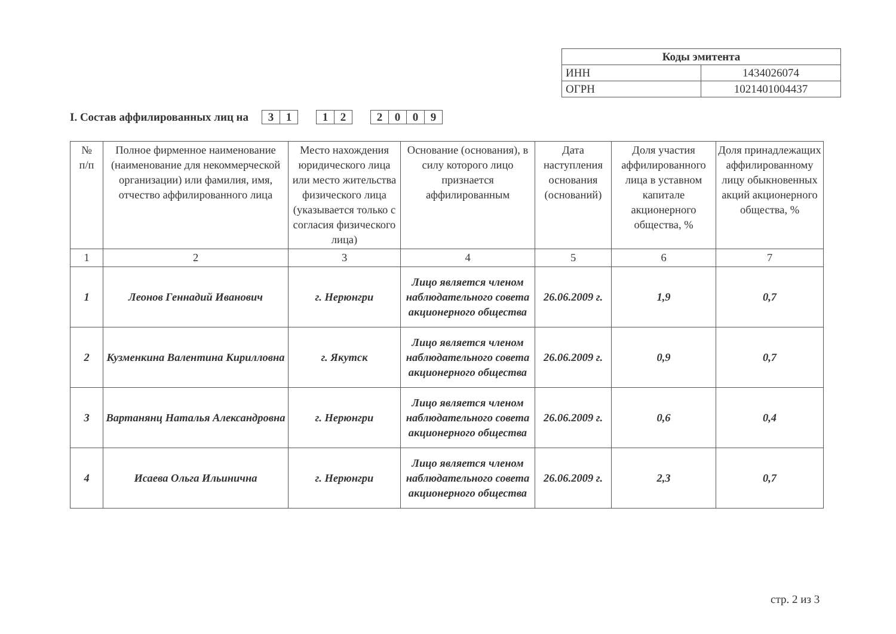| Коды эмитента | |
| --- | --- |
| ИНН | 1434026074 |
| ОГРН | 1021401004437 |
I. Состав аффилированных лиц на 31 12 2009
| № п/п | Полное фирменное наименование (наименование для некоммерческой организации) или фамилия, имя, отчество аффилированного лица | Место нахождения юридического лица или место жительства физического лица (указывается только с согласия физического лица) | Основание (основания), в силу которого лицо признается аффилированным | Дата наступления основания (оснований) | Доля участия аффилированного лица в уставном капитале акционерного общества, % | Доля принадлежащих аффилированному лицу обыкновенных акций акционерного общества, % |
| --- | --- | --- | --- | --- | --- | --- |
| 1 | 2 | 3 | 4 | 5 | 6 | 7 |
| 1 | Леонов Геннадий Иванович | г. Нерюнгри | Лицо является членом наблюдательного совета акционерного общества | 26.06.2009 г. | 1,9 | 0,7 |
| 2 | Кузменкина Валентина Кирилловна | г. Якутск | Лицо является членом наблюдательного совета акционерного общества | 26.06.2009 г. | 0,9 | 0,7 |
| 3 | Вартанянц Наталья Александровна | г. Нерюнгри | Лицо является членом наблюдательного совета акционерного общества | 26.06.2009 г. | 0,6 | 0,4 |
| 4 | Исаева Ольга Ильинична | г. Нерюнгри | Лицо является членом наблюдательного совета акционерного общества | 26.06.2009 г. | 2,3 | 0,7 |
стр. 2 из 3